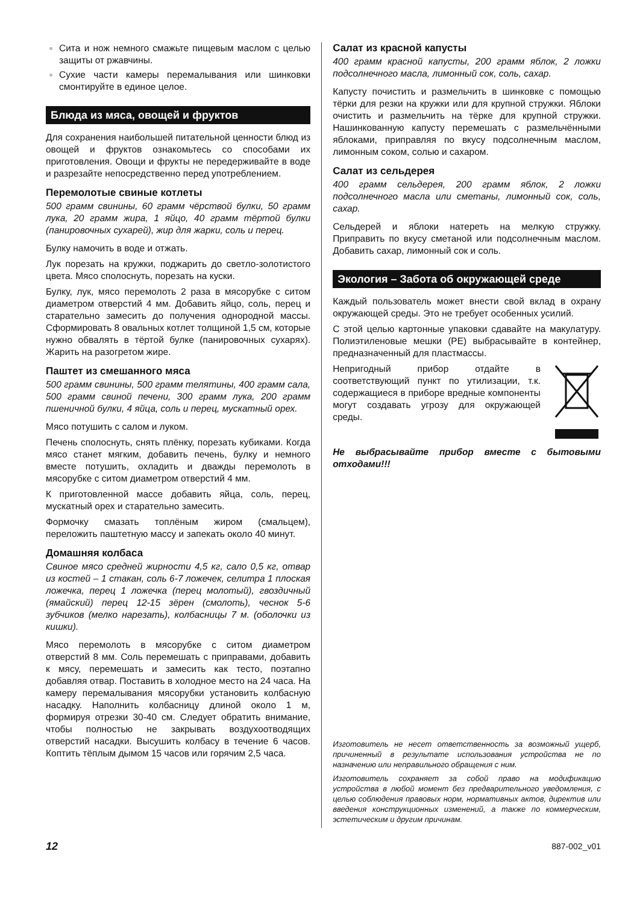Сита и нож немного смажьте пищевым маслом с целью защиты от ржавчины.
Сухие части камеры перемалывания или шинковки смонтируйте в единое целое.
Блюда из мяса, овощей и фруктов
Для сохранения наибольшей питательной ценности блюд из овощей и фруктов ознакомьтесь со способами их приготовления. Овощи и фрукты не передерживайте в воде и разрезайте непосредственно перед употреблением.
Перемолотые свиные котлеты
500 грамм свинины, 60 грамм чёрствой булки, 50 грамм лука, 20 грамм жира, 1 яйцо, 40 грамм тёртой булки (панировочных сухарей), жир для жарки, соль и перец.
Булку намочить в воде и отжать.
Лук порезать на кружки, поджарить до светло-золотистого цвета. Мясо сполоснуть, порезать на куски.
Булку, лук, мясо перемолоть 2 раза в мясорубке с ситом диаметром отверстий 4 мм. Добавить яйцо, соль, перец и старательно замесить до получения однородной массы. Сформировать 8 овальных котлет толщиной 1,5 см, которые нужно обвалять в тёртой булке (панировочных сухарях). Жарить на разогретом жире.
Паштет из смешанного мяса
500 грамм свинины, 500 грамм телятины, 400 грамм сала, 500 грамм свиной печени, 300 грамм лука, 200 грамм пшеничной булки, 4 яйца, соль и перец, мускатный орех.
Мясо потушить с салом и луком.
Печень сполоснуть, снять плёнку, порезать кубиками. Когда мясо станет мягким, добавить печень, булку и немного вместе потушить, охладить и дважды перемолоть в мясорубке с ситом диаметром отверстий 4 мм.
К приготовленной массе добавить яйца, соль, перец, мускатный орех и старательно замесить.
Формочку смазать топлёным жиром (смальцем), переложить паштетную массу и запекать около 40 минут.
Домашняя колбаса
Свиное мясо средней жирности 4,5 кг, сало 0,5 кг, отвар из костей – 1 стакан, соль 6-7 ложечек, селитра 1 плоская ложечка, перец 1 ложечка (перец молотый), гвоздичный (ямайский) перец 12-15 зёрен (смолоть), чеснок 5-6 зубчиков (мелко нарезать), колбасницы 7 м. (оболочки из кишки).
Мясо перемолоть в мясорубке с ситом диаметром отверстий 8 мм. Соль перемешать с приправами, добавить к мясу, перемешать и замесить как тесто, поэтапно добавляя отвар. Поставить в холодное место на 24 часа. На камеру перемалывания мясорубки установить колбасную насадку. Наполнить колбасницу длиной около 1 м, формируя отрезки 30-40 см. Следует обратить внимание, чтобы полностью не закрывать воздухоотводящих отверстий насадки. Высушить колбасу в течение 6 часов. Коптить тёплым дымом 15 часов или горячим 2,5 часа.
Салат из красной капусты
400 грамм красной капусты, 200 грамм яблок, 2 ложки подсолнечного масла, лимонный сок, соль, сахар.
Капусту почистить и размельчить в шинковке с помощью тёрки для резки на кружки или для крупной стружки. Яблоки очистить и размельчить на тёрке для крупной стружки. Нашинкованную капусту перемешать с размельчёнными яблоками, приправляя по вкусу подсолнечным маслом, лимонным соком, солью и сахаром.
Салат из сельдерея
400 грамм сельдерея, 200 грамм яблок, 2 ложки подсолнечного масла или сметаны, лимонный сок, соль, сахар.
Сельдерей и яблоки натереть на мелкую стружку. Приправить по вкусу сметаной или подсолнечным маслом. Добавить сахар, лимонный сок и соль.
Экология – Забота об окружающей среде
Каждый пользователь может внести свой вклад в охрану окружающей среды. Это не требует особенных усилий.
С этой целью картонные упаковки сдавайте на макулатуру. Полиэтиленовые мешки (PE) выбрасывайте в контейнер, предназначенный для пластмассы.
Непригодный прибор отдайте в соответствующий пункт по утилизации, т.к. содержащиеся в приборе вредные компоненты могут создавать угрозу для окружающей среды.
Не выбрасывайте прибор вместе с бытовыми отходами!!!
Изготовитель не несет ответственность за возможный ущерб, причиненный в результате использования устройства не по назначению или неправильного обращения с ним.
Изготовитель сохраняет за собой право на модификацию устройства в любой момент без предварительного уведомления, с целью соблюдения правовых норм, нормативных актов, директив или введения конструкционных изменений, а также по коммерческим, эстетическим и другим причинам.
12 887-002_v01